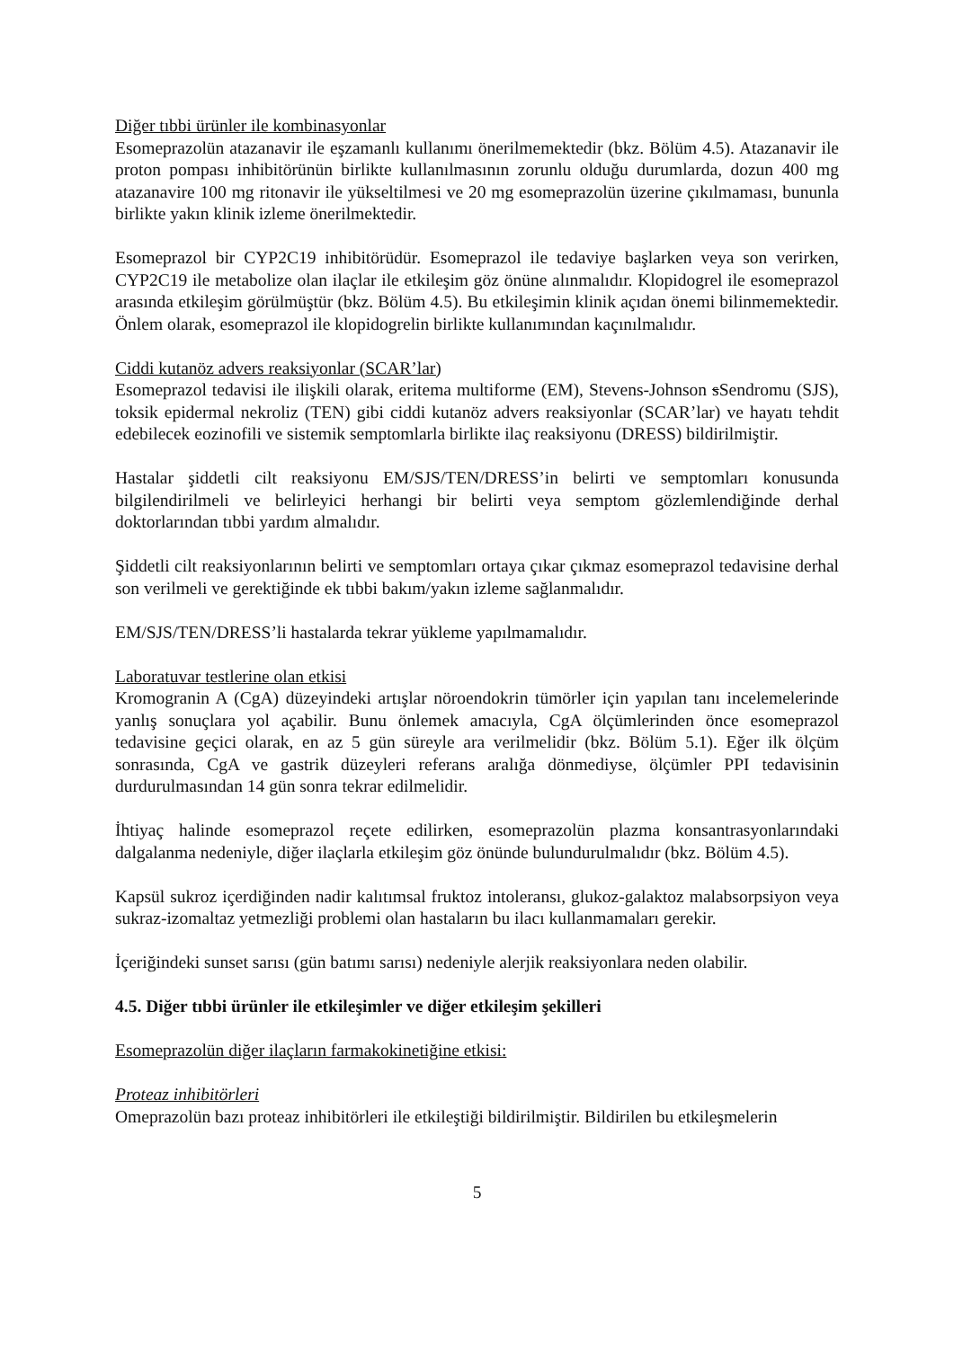Diğer tıbbi ürünler ile kombinasyonlar
Esomeprazolün atazanavir ile eşzamanlı kullanımı önerilmemektedir (bkz. Bölüm 4.5). Atazanavir ile proton pompası inhibitörünün birlikte kullanılmasının zorunlu olduğu durumlarda, dozun 400 mg atazanavire 100 mg ritonavir ile yükseltilmesi ve 20 mg esomeprazolün üzerine çıkılmaması, bununla birlikte yakın klinik izleme önerilmektedir.
Esomeprazol bir CYP2C19 inhibitörüdür. Esomeprazol ile tedaviye başlarken veya son verirken, CYP2C19 ile metabolize olan ilaçlar ile etkileşim göz önüne alınmalıdır. Klopidogrel ile esomeprazol arasında etkileşim görülmüştür (bkz. Bölüm 4.5). Bu etkileşimin klinik açıdan önemi bilinmemektedir. Önlem olarak, esomeprazol ile klopidogrelin birlikte kullanımından kaçınılmalıdır.
Ciddi kutanöz advers reaksiyonlar (SCAR’lar)
Esomeprazol tedavisi ile ilişkili olarak, eritema multiforme (EM), Stevens-Johnson sSendromu (SJS), toksik epidermal nekroliz (TEN) gibi ciddi kutanöz advers reaksiyonlar (SCAR’lar) ve hayatı tehdit edebilecek eozinofili ve sistemik semptomlarla birlikte ilaç reaksiyonu (DRESS) bildirilmiştir.
Hastalar şiddetli cilt reaksiyonu EM/SJS/TEN/DRESS’in belirti ve semptomları konusunda bilgilendirilmeli ve belirleyici herhangi bir belirti veya semptom gözlemlendiğinde derhal doktorlarından tıbbi yardım almalıdır.
Şiddetli cilt reaksiyonlarının belirti ve semptomları ortaya çıkar çıkmaz esomeprazol tedavisine derhal son verilmeli ve gerektiğinde ek tıbbi bakım/yakın izleme sağlanmalıdır.
EM/SJS/TEN/DRESS’li hastalarda tekrar yükleme yapılmamalıdır.
Laboratuvar testlerine olan etkisi
Kromogranin A (CgA) düzeyindeki artışlar nöroendokrin tümörler için yapılan tanı incelemelerinde yanlış sonuçlara yol açabilir. Bunu önlemek amacıyla, CgA ölçümlerinden önce esomeprazol tedavisine geçici olarak, en az 5 gün süreyle ara verilmelidir (bkz. Bölüm 5.1). Eğer ilk ölçüm sonrasında, CgA ve gastrik düzeyleri referans aralığa dönmediyse, ölçümler PPI tedavisinin durdurulmasından 14 gün sonra tekrar edilmelidir.
İhtiyaç halinde esomeprazol reçete edilirken, esomeprazolün plazma konsantrasyonlarındaki dalgalanma nedeniyle, diğer ilaçlarla etkileşim göz önünde bulundurulmalıdır (bkz. Bölüm 4.5).
Kapsül sukroz içerdiğinden nadir kalıtımsal fruktoz intoleransı, glukoz-galaktoz malabsorpsiyon veya sukraz-izomaltaz yetmezliği problemi olan hastaların bu ilacı kullanmamaları gerekir.
İçeriğindeki sunset sarısı (gün batımı sarısı) nedeniyle alerjik reaksiyonlara neden olabilir.
4.5. Diğer tıbbi ürünler ile etkileşimler ve diğer etkileşim şekilleri
Esomeprazolün diğer ilaçların farmakokinetiğine etkisi:
Proteaz inhibitörleri
Omeprazolün bazı proteaz inhibitörleri ile etkileştiği bildirilmiştir. Bildirilen bu etkileşmelerin
5